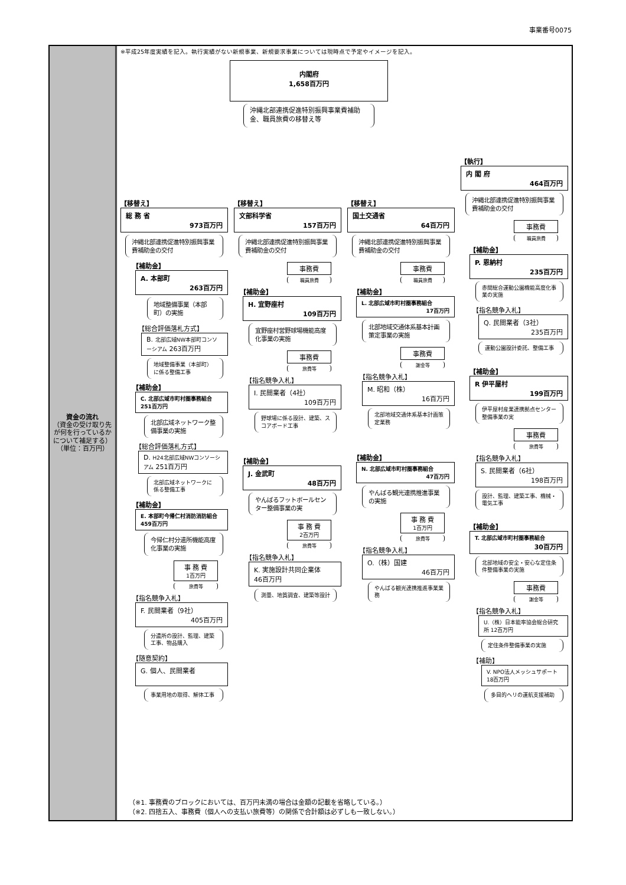事業番号0075
資金の流れ
（資金の受け取り先が何を行っているかについて補足する）
（単位：百万円）
※平成25年度実績を記入。執行実績がない新規事業、新規要求事業については現時点で予定やイメージを記入。
内閣府
1,658百万円
沖縄北部連携促進特別振興事業費補助金、職員旅費の移替え等
【移替え】
総 務 省
973百万円
沖縄北部連携促進特別振興事業費補助金の交付
【補助金】
A. 本部町
263百万円
地域整備事業（本部町）の実施
【総合評価落札方式】
B. 北部広域NW本部町コンソーシアム 263百万円
地域整備事業（本部町）に係る整備工事
【補助金】
C. 北部広域市町村圏事務組合 251百万円
北部広域ネットワーク整備事業の実施
【総合評価落札方式】
D. H24北部広域NWコンソーシアム 251百万円
北部広域ネットワークに係る整備工事
【補助金】
E. 本部町今帰仁村消防消防組合 459百万円
今帰仁村分遣所機能高度化事業の実施
事 務 費
1百万円
旅費等
【指名競争入札】
F. 民間業者（9社）
405百万円
分遣所の設計、監理、建築工事、物品購入
【随意契約】
G. 個人、民間業者
事業用地の取得、解体工事
【移替え】
文部科学省
157百万円
沖縄北部連携促進特別振興事業費補助金の交付
事務費
職員旅費
【補助金】
H. 宜野座村
109百万円
宜野座村営野球場機能高度化事業の実施
事務費
旅費等
【指名競争入札】
I. 民間業者（4社）
109百万円
野球場に係る設計、建築、スコアボード工事
【補助金】
J. 金武町
48百万円
やんばるフットボールセンター整備事業の実
事 務 費
2百万円
旅費等
【指名競争入札】
K. 実施設計共同企業体　　46百万円
測量、地質調査、建築等設計
【移替え】
国土交通省
64百万円
沖縄北部連携促進特別振興事業費補助金の交付
事務費
職員旅費
【補助金】
L. 北部広域市町村圏事務組合
17百万円
北部地域交通体系基本計画策定事業の実施
事務費
謝金等
【指名競争入札】
M. 昭和（株）
16百万円
北部地域交通体系基本計画策定業務
【補助金】
N. 北部広域市町村圏事務組合
47百万円
やんばる観光連携推進事業の実施
事 務 費
1百万円
旅費等
【指名競争入札】
O.（株）国建
46百万円
やんばる観光連携推進事業業務
【執行】
内 閣 府
464百万円
沖縄北部連携促進特別振興事業費補助金の交付
事務費
職員旅費
【補助金】
P. 恩納村
235百万円
赤間総合運動公園機能高度化事業の実施
【指名競争入札】
Q. 民間業者（3社）
235百万円
運動公園設計委託、整備工事
【補助金】
R 伊平屋村
199百万円
伊平屋村産業連携拠点センター整備事業の実
事務費
旅費等
【指名競争入札】
S. 民間業者（6社）
198百万円
設計、監理、建築工事、機械・電気工事
【補助金】
T. 北部広域市町村圏事務組合
30百万円
北部地域の安全・安心な定住条件整備事業の実施
事務費
謝金等
【指名競争入札】
U.（株）日本能率協会総合研究所 12百万円
定住条件整備事業の実施
【補助】
V. NPO法人メッシュサポート 18百万円
多目的ヘリの運航支援補助
（※1. 事務費のブロックにおいては、百万円未満の場合は金額の記載を省略している。）
（※2. 四捨五入、事務費（個人への支払い旅費等）の関係で合計額は必ずしも一致しない。）